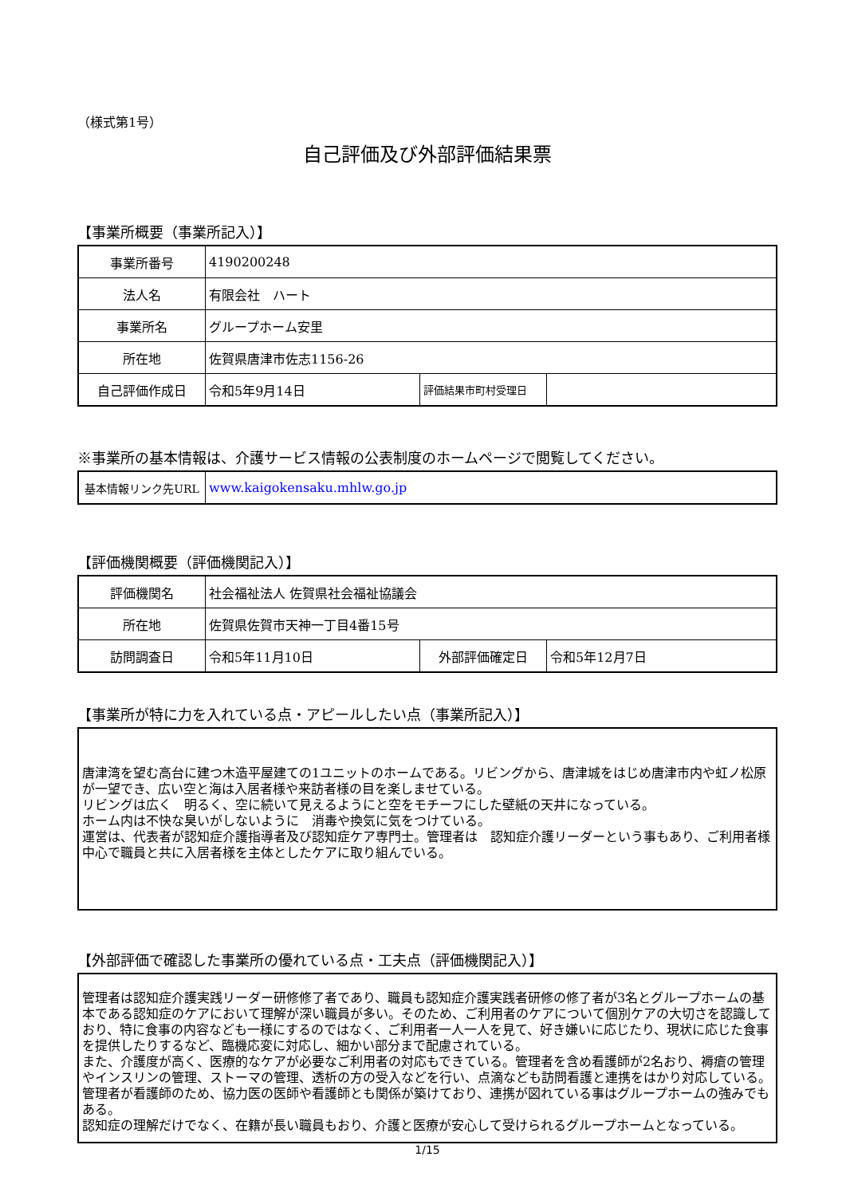（様式第1号）
自己評価及び外部評価結果票
【事業所概要（事業所記入）】
| 事業所番号 | 4190200248 | | |
| 法人名 | 有限会社 ハート | | |
| 事業所名 | グループホーム安里 | | |
| 所在地 | 佐賀県唐津市佐志1156-26 | | |
| 自己評価作成日 | 令和5年9月14日 | 評価結果市町村受理日 | |
※事業所の基本情報は、介護サービス情報の公表制度のホームページで閲覧してください。
| 基本情報リンク先URL | www.kaigokensaku.mhlw.go.jp |
【評価機関概要（評価機関記入）】
| 評価機関名 | 社会福祉法人 佐賀県社会福祉協議会 | | |
| 所在地 | 佐賀県佐賀市天神一丁目4番15号 | | |
| 訪問調査日 | 令和5年11月10日 | 外部評価確定日 | 令和5年12月7日 |
【事業所が特に力を入れている点・アピールしたい点（事業所記入）】
唐津湾を望む高台に建つ木造平屋建ての1ユニットのホームである。リビングから、唐津城をはじめ唐津市内や虹ノ松原が一望でき、広い空と海は入居者様や来訪者様の目を楽しませている。
リビングは広く　明るく、空に続いて見えるようにと空をモチーフにした壁紙の天井になっている。
ホーム内は不快な臭いがしないように　消毒や換気に気をつけている。
運営は、代表者が認知症介護指導者及び認知症ケア専門士。管理者は　認知症介護リーダーという事もあり、ご利用者様中心で職員と共に入居者様を主体としたケアに取り組んでいる。
【外部評価で確認した事業所の優れている点・工夫点（評価機関記入）】
管理者は認知症介護実践リーダー研修修了者であり、職員も認知症介護実践者研修の修了者が3名とグループホームの基本である認知症のケアにおいて理解が深い職員が多い。そのため、ご利用者のケアについて個別ケアの大切さを認識しており、特に食事の内容なども一様にするのではなく、ご利用者一人一人を見て、好き嫌いに応じたり、現状に応じた食事を提供したりするなど、臨機応変に対応し、細かい部分まで配慮されている。
また、介護度が高く、医療的なケアが必要なご利用者の対応もできている。管理者を含め看護師が2名おり、褥瘡の管理やインスリンの管理、ストーマの管理、透析の方の受入などを行い、点滴なども訪問看護と連携をはかり対応している。管理者が看護師のため、協力医の医師や看護師とも関係が築けており、連携が図れている事はグループホームの強みでもある。
認知症の理解だけでなく、在籍が長い職員もおり、介護と医療が安心して受けられるグループホームとなっている。
1/15